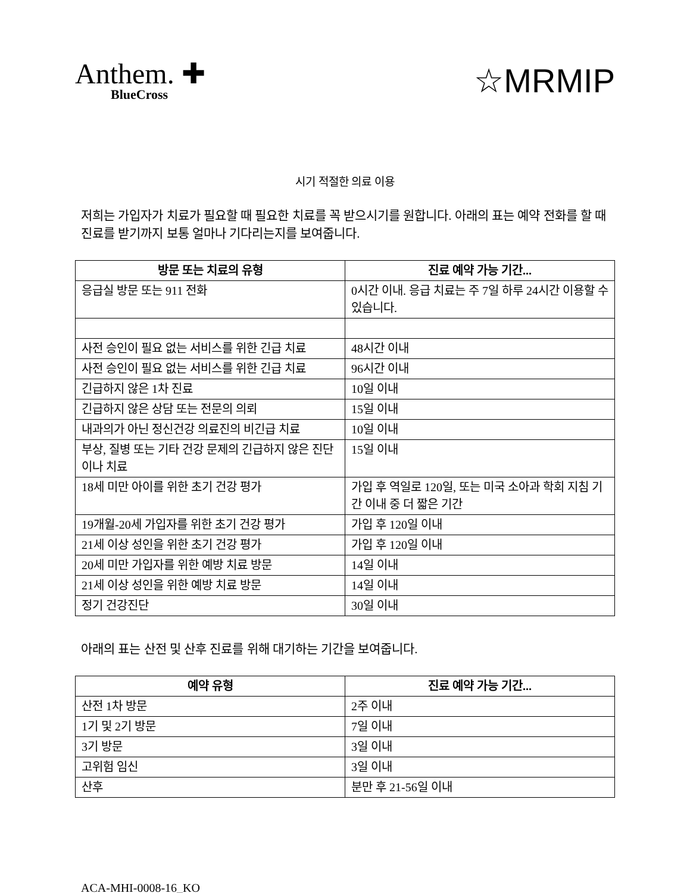Anthem. ✚
BlueCross
☆MRMIP
시기 적절한 의료 이용
저희는 가입자가 치료가 필요할 때 필요한 치료를 꼭 받으시기를 원합니다. 아래의 표는 예약 전화를 할 때 진료를 받기까지 보통 얼마나 기다리는지를 보여줍니다.
| 방문 또는 치료의 유형 | 진료 예약 가능 기간... |
| --- | --- |
| 응급실 방문 또는 911 전화 | 0시간 이내. 응급 치료는 주 7일 하루 24시간 이용할 수 있습니다. |
| 사전 승인이 필요 없는 서비스를 위한 긴급 치료 | 48시간 이내 |
| 사전 승인이 필요 없는 서비스를 위한 긴급 치료 | 96시간 이내 |
| 긴급하지 않은 1차 진료 | 10일 이내 |
| 긴급하지 않은 상담 또는 전문의 의뢰 | 15일 이내 |
| 내과의가 아닌 정신건강 의료진의 비긴급 치료 | 10일 이내 |
| 부상, 질병 또는 기타 건강 문제의 긴급하지 않은 진단이나 치료 | 15일 이내 |
| 18세 미만 아이를 위한 초기 건강 평가 | 가입 후 역일로 120일, 또는 미국 소아과 학회 지침 기간 이내 중 더 짧은 기간 |
| 19개월-20세 가입자를 위한 초기 건강 평가 | 가입 후 120일 이내 |
| 21세 이상 성인을 위한 초기 건강 평가 | 가입 후 120일 이내 |
| 20세 미만 가입자를 위한 예방 치료 방문 | 14일 이내 |
| 21세 이상 성인을 위한 예방 치료 방문 | 14일 이내 |
| 정기 건강진단 | 30일 이내 |
아래의 표는 산전 및 산후 진료를 위해 대기하는 기간을 보여줍니다.
| 예약 유형 | 진료 예약 가능 기간... |
| --- | --- |
| 산전 1차 방문 | 2주 이내 |
| 1기 및 2기 방문 | 7일 이내 |
| 3기 방문 | 3일 이내 |
| 고위험 임신 | 3일 이내 |
| 산후 | 분만 후 21-56일 이내 |
ACA-MHI-0008-16_KO